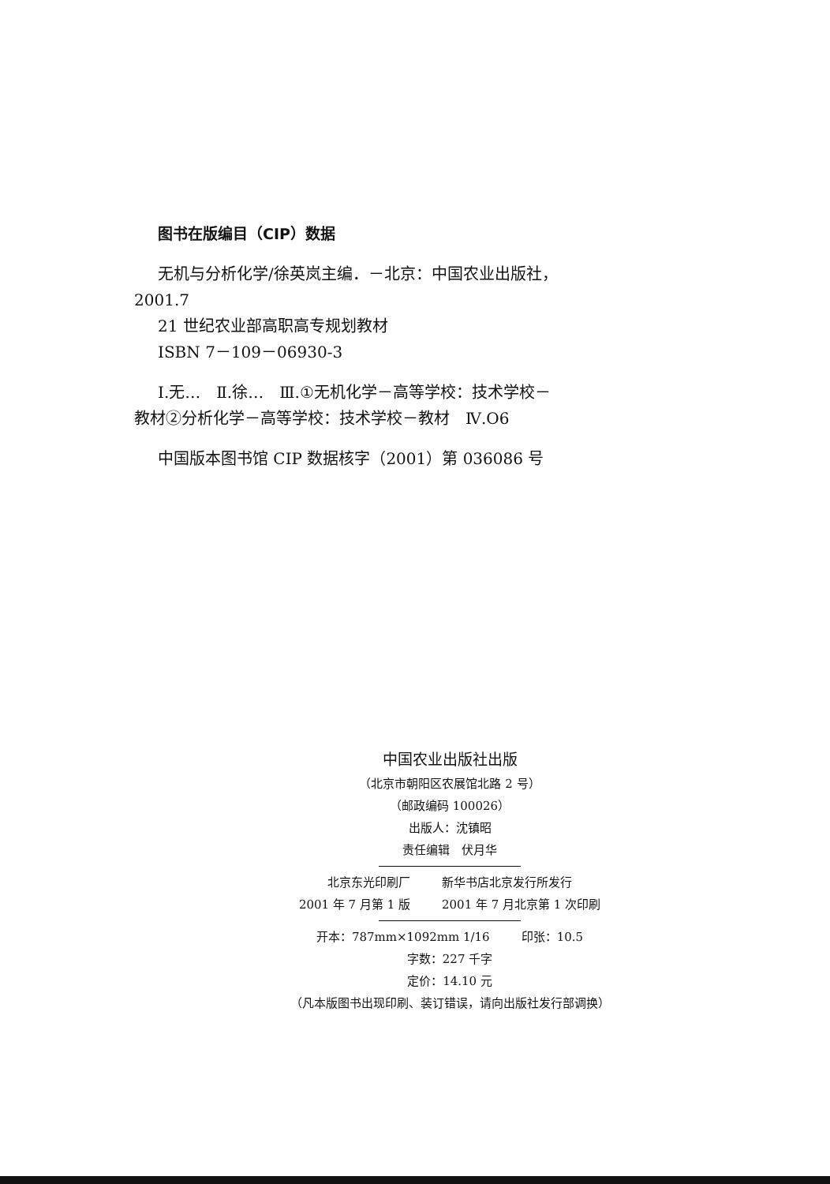图书在版编目（CIP）数据
无机与分析化学/徐英岚主编．－北京：中国农业出版社，2001.7
21 世纪农业部高职高专规划教材
ISBN 7－109－06930-3
Ⅰ.无…　Ⅱ.徐…　Ⅲ.①无机化学－高等学校：技术学校－教材②分析化学－高等学校：技术学校－教材　Ⅳ.O6
中国版本图书馆 CIP 数据核字（2001）第 036086 号
中国农业出版社出版
（北京市朝阳区农展馆北路 2 号）
（邮政编码 100026）
出版人：沈镇昭
责任编辑　伏月华
北京东光印刷厂 新华书店北京发行所发行
2001 年 7 月第 1 版 2001 年 7 月北京第 1 次印刷
开本：787mm×1092mm 1/16 印张：10.5
字数：227 千字
定价：14.10 元
（凡本版图书出现印刷、装订错误，请向出版社发行部调换）